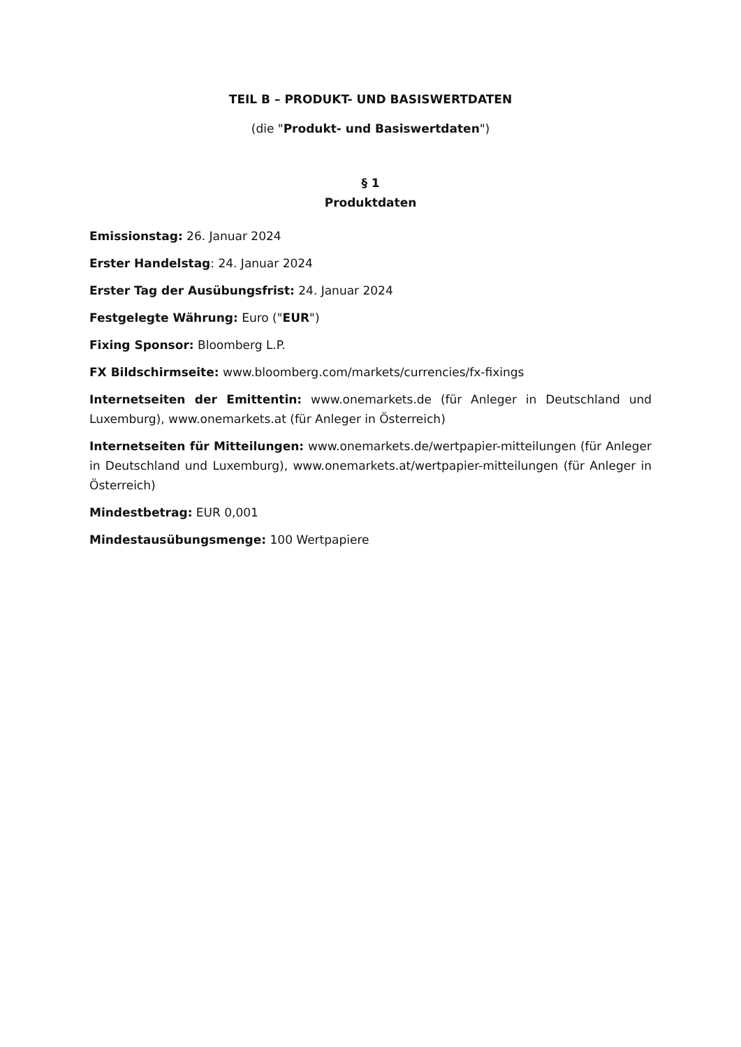TEIL B – PRODUKT- UND BASISWERTDATEN
(die "Produkt- und Basiswertdaten")
§ 1
Produktdaten
Emissionstag: 26. Januar 2024
Erster Handelstag: 24. Januar 2024
Erster Tag der Ausübungsfrist: 24. Januar 2024
Festgelegte Währung: Euro ("EUR")
Fixing Sponsor: Bloomberg L.P.
FX Bildschirmseite: www.bloomberg.com/markets/currencies/fx-fixings
Internetseiten der Emittentin: www.onemarkets.de (für Anleger in Deutschland und Luxemburg), www.onemarkets.at (für Anleger in Österreich)
Internetseiten für Mitteilungen: www.onemarkets.de/wertpapier-mitteilungen (für Anleger in Deutschland und Luxemburg), www.onemarkets.at/wertpapier-mitteilungen (für Anleger in Österreich)
Mindestbetrag: EUR 0,001
Mindestausübungsmenge: 100 Wertpapiere